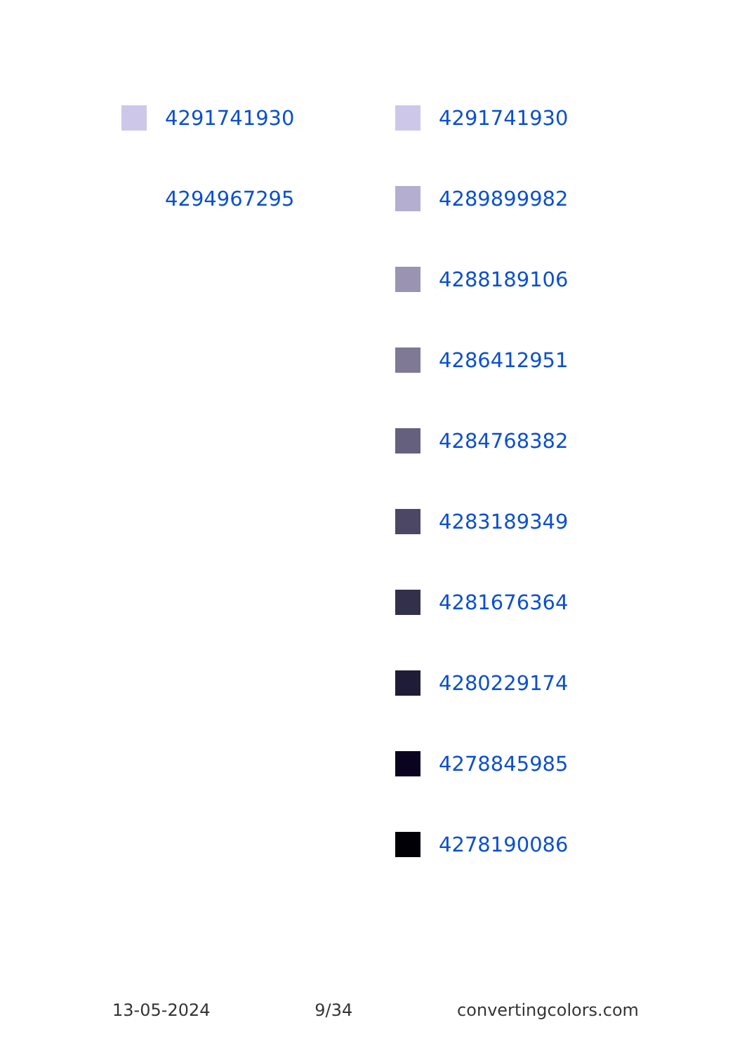4291741930
4294967295
4291741930
4289899982
4288189106
4286412951
4284768382
4283189349
4281676364
4280229174
4278845985
4278190086
13-05-2024 9/34 convertingcolors.com